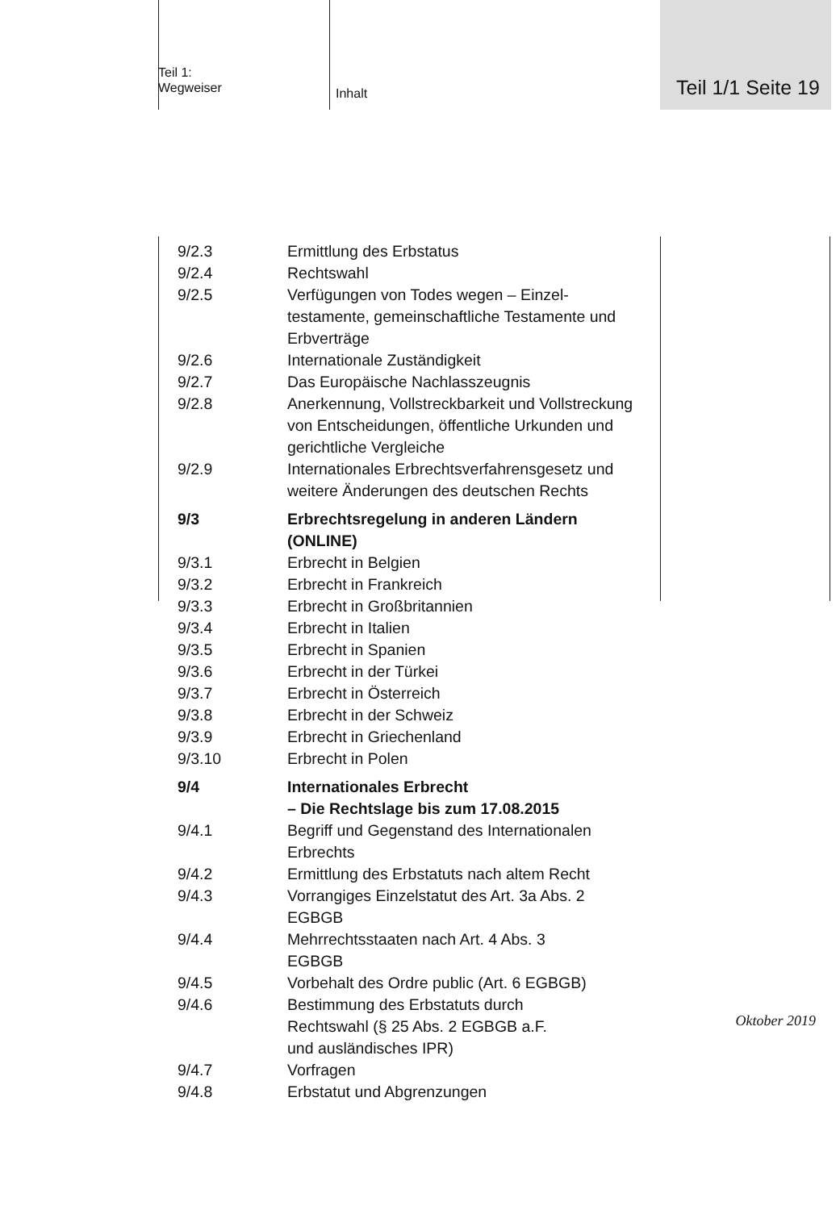Teil 1:
Wegweiser
Inhalt
Teil 1/1 Seite 19
9/2.3 Ermittlung des Erbstatus
9/2.4 Rechtswahl
9/2.5 Verfügungen von Todes wegen – Einzel­testamente, gemeinschaftliche Testamente und Erbverträge
9/2.6 Internationale Zuständigkeit
9/2.7 Das Europäische Nachlasszeugnis
9/2.8 Anerkennung, Vollstreckbarkeit und Voll­streckung von Entscheidungen, öffentliche Urkunden und gerichtliche Vergleiche
9/2.9 Internationales Erbrechtsverfahrensgesetz und weitere Änderungen des deutschen Rechts
9/3 Erbrechtsregelung in anderen Ländern (ONLINE)
9/3.1 Erbrecht in Belgien
9/3.2 Erbrecht in Frankreich
9/3.3 Erbrecht in Großbritannien
9/3.4 Erbrecht in Italien
9/3.5 Erbrecht in Spanien
9/3.6 Erbrecht in der Türkei
9/3.7 Erbrecht in Österreich
9/3.8 Erbrecht in der Schweiz
9/3.9 Erbrecht in Griechenland
9/3.10 Erbrecht in Polen
9/4 Internationales Erbrecht
– Die Rechtslage bis zum 17.08.2015
9/4.1 Begriff und Gegenstand des Internationalen Erbrechts
9/4.2 Ermittlung des Erbstatuts nach altem Recht
9/4.3 Vorrangiges Einzelstatut des Art. 3a Abs. 2
EGBGB
9/4.4 Mehrrechtsstaaten nach Art. 4 Abs. 3
EGBGB
9/4.5 Vorbehalt des Ordre public (Art. 6 EGBGB)
9/4.6 Bestimmung des Erbstatuts durch
Rechtswahl (§ 25 Abs. 2 EGBGB a.F.
und ausländisches IPR)
9/4.7 Vorfragen
9/4.8 Erbstatut und Abgrenzungen
Oktober 2019